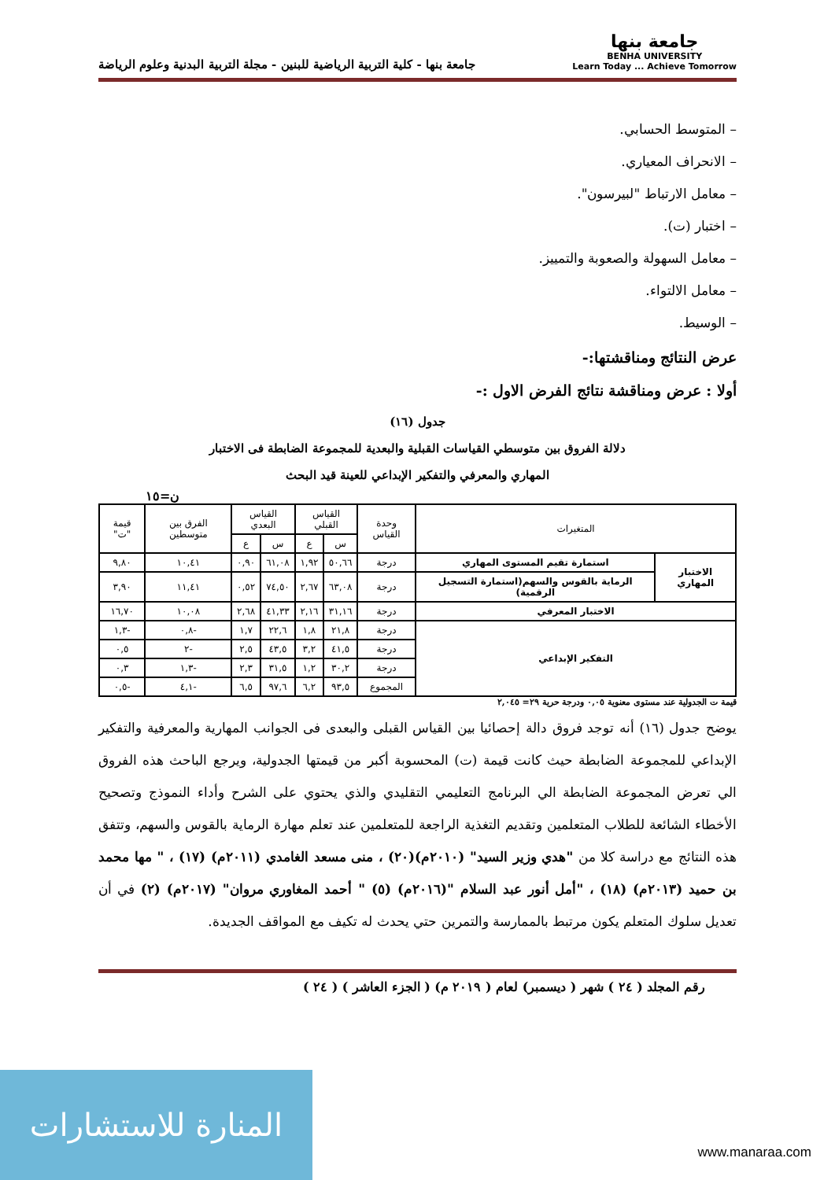جامعة بنها
BENHA UNIVERSITY
Learn Today ... Achieve Tomorrow
جامعة بنها - كلية التربية الرياضية للبنين - مجلة التربية البدنية وعلوم الرياضة
– المتوسط الحسابي.
– الانحراف المعياري.
– معامل الارتباط "لبيرسون".
– اختبار (ت).
– معامل السهولة والصعوبة والتمييز.
– معامل الالتواء.
– الوسيط.
عرض النتائج ومناقشتها:-
أولا : عرض ومناقشة نتائج الفرض الاول :-
جدول (١٦)
دلالة الفروق بين متوسطي القياسات القبلية والبعدية للمجموعة الضابطة فى الاختبار
المهاري والمعرفي والتفكير الإبداعي للعينة قيد البحث
ن=١٥
| المتغيرات | | وحدة القياس | القياس القبلي | | القياس البعدي | | الفرق بين متوسطين | قيمة "ت" |
| --- | --- | --- | --- | --- | --- | --- | --- | --- |
| | | | س | ع | س | ع | | |
| الاختبار المهاري | استمارة تقيم المستوى المهاري | درجة | ٥٠,٦٦ | ١,٩٢ | ٦١,٠٨ | ٠,٩٠ | ١٠,٤١ | ٩,٨٠ |
| | الرماية بالقوس والسهم(استمارة التسجيل الرقمية) | درجة | ٦٣,٠٨ | ٢,٦٧ | ٧٤,٥٠ | ٠,٥٢ | ١١,٤١ | ٣,٩٠ |
| الاختبار المعرفي | | درجة | ٣١,١٦ | ٢,١٦ | ٤١,٣٣ | ٢,٦٨ | ١٠,٠٨ | ١٦,٧٠ |
| التفكير الإبداعي | | درجة | ٢١,٨ | ١,٨ | ٢٢,٦ | ١,٧ | -٠,٨ | -١,٣ |
| | | درجة | ٤١,٥ | ٣,٢ | ٤٣,٥ | ٢,٥ | -٢ | ٠,٥ |
| | | درجة | ٣٠,٢ | ١,٢ | ٣١,٥ | ٢,٣ | -١,٣ | ٠,٣ |
| | | المجموع | ٩٣,٥ | ٦,٢ | ٩٧,٦ | ٦,٥ | -٤,١ | -٠,٥ |
قيمة ت الجدولية عند مستوى معنوية ٠,٠٥ ودرجة حرية ٢٩= ٢,٠٤٥
يوضح جدول (١٦) أنه توجد فروق دالة إحصائيا بين القياس القبلى والبعدى فى الجوانب المهارية والمعرفية والتفكير الإبداعي للمجموعة الضابطة حيث كانت قيمة (ت) المحسوبة أكبر من قيمتها الجدولية، ويرجع الباحث هذه الفروق الي تعرض المجموعة الضابطة الي البرنامج التعليمي التقليدي والذي يحتوي على الشرح وأداء النموذج وتصحيح الأخطاء الشائعة للطلاب المتعلمين وتقديم التغذية الراجعة للمتعلمين عند تعلم مهارة الرماية بالقوس والسهم، وتتفق هذه النتائج مع دراسة كلا من "هدي وزير السيد" (٢٠١٠م)(٢٠) ، منى مسعد الغامدي (٢٠١١م) (١٧) ، " مها محمد بن حميد (٢٠١٣م) (١٨) ، "أمل أنور عبد السلام "(٢٠١٦م) (٥) " أحمد المغاوري مروان" (٢٠١٧م) (٢) في أن تعديل سلوك المتعلم يكون مرتبط بالممارسة والتمرين حتي يحدث له تكيف مع المواقف الجديدة.
رقم المجلد ( ٢٤ ) شهر ( ديسمبر) لعام ( ٢٠١٩ م) ( الجزء العاشر ) ( ٢٤ )
المنارة للاستشارات
www.manaraa.com